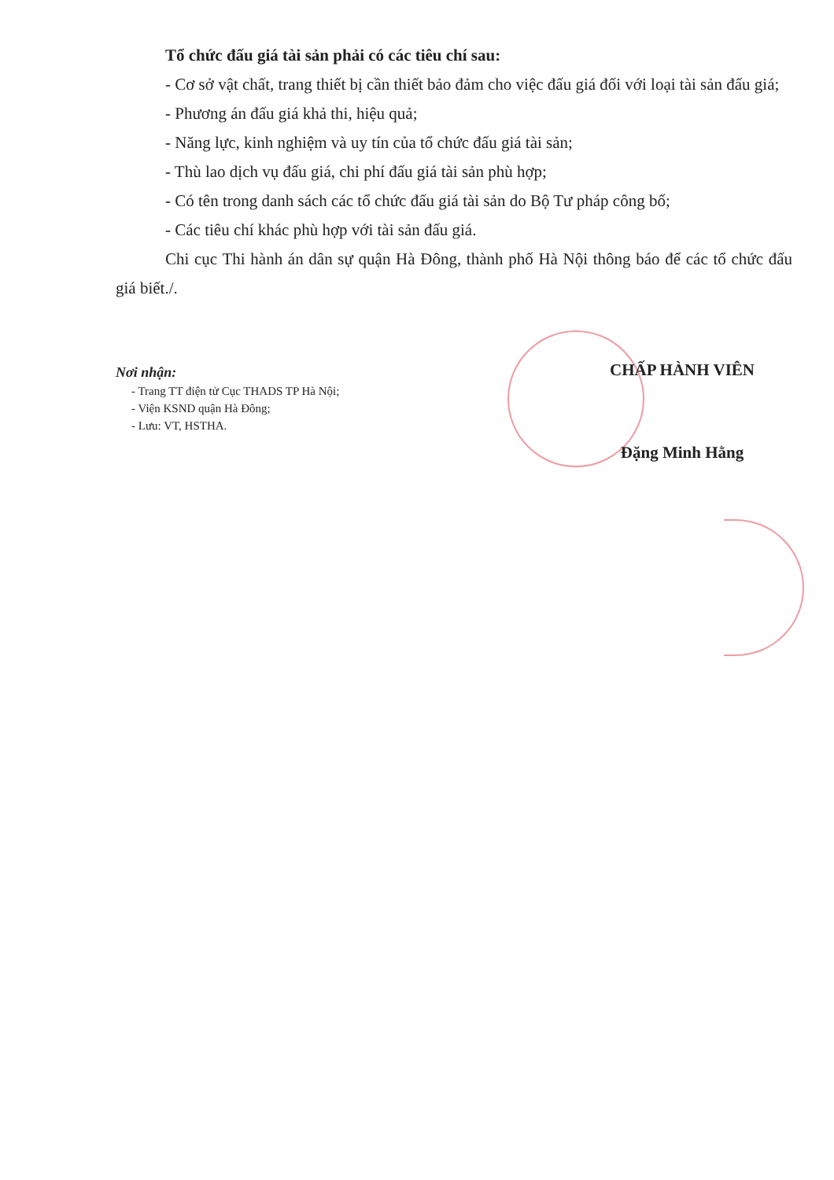Tổ chức đấu giá tài sản phải có các tiêu chí sau:
- Cơ sở vật chất, trang thiết bị cần thiết bảo đảm cho việc đấu giá đối với loại tài sản đấu giá;
- Phương án đấu giá khả thi, hiệu quả;
- Năng lực, kinh nghiệm và uy tín của tổ chức đấu giá tài sản;
- Thù lao dịch vụ đấu giá, chi phí đấu giá tài sản phù hợp;
- Có tên trong danh sách các tổ chức đấu giá tài sản do Bộ Tư pháp công bố;
- Các tiêu chí khác phù hợp với tài sản đấu giá.
Chi cục Thi hành án dân sự quận Hà Đông, thành phố Hà Nội thông báo để các tổ chức đấu giá biết./.
Nơi nhận:
- Trang TT điện tử Cục THADS TP Hà Nội;
- Viện KSND quận Hà Đông;
- Lưu: VT, HSTHA.
CHẤP HÀNH VIÊN
Đặng Minh Hằng